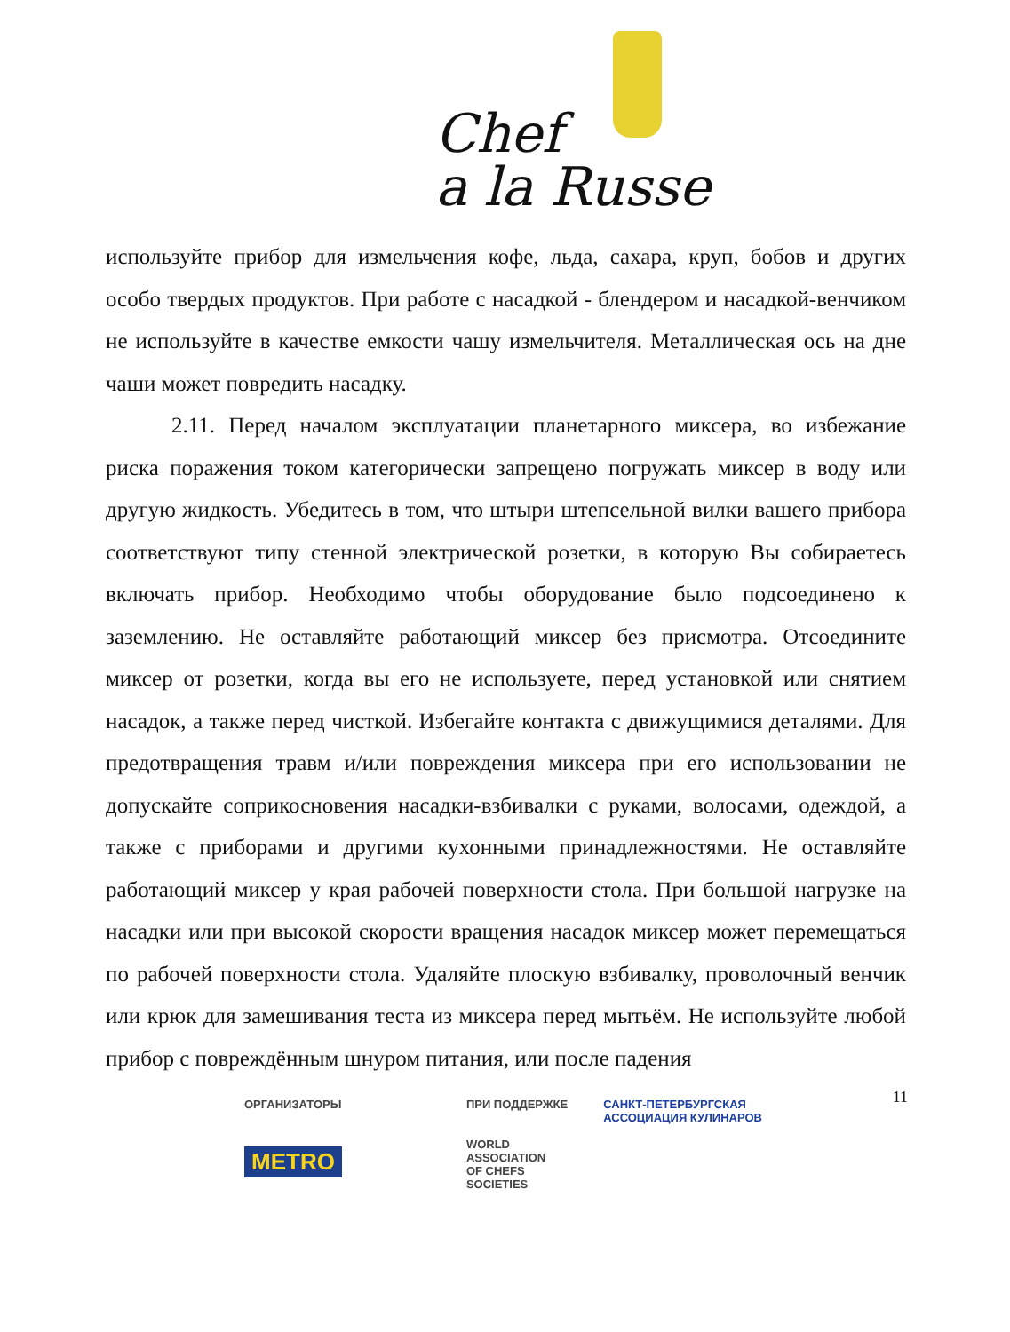Chef
a la Russe
используйте прибор для измельчения кофе, льда, сахара, круп, бобов и других особо твердых продуктов. При работе с насадкой - блендером и насадкой-венчиком не используйте в качестве емкости чашу измельчителя. Металлическая ось на дне чаши может повредить насадку.
2.11. Перед началом эксплуатации планетарного миксера, во избежание риска поражения током категорически запрещено погружать миксер в воду или другую жидкость. Убедитесь в том, что штыри штепсельной вилки вашего прибора соответствуют типу стенной электрической розетки, в которую Вы собираетесь включать прибор. Необходимо чтобы оборудование было подсоединено к заземлению. Не оставляйте работающий миксер без присмотра. Отсоедините миксер от розетки, когда вы его не используете, перед установкой или снятием насадок, а также перед чисткой. Избегайте контакта с движущимися деталями. Для предотвращения травм и/или повреждения миксера при его использовании не допускайте соприкосновения насадки-взбивалки с руками, волосами, одеждой, а также с приборами и другими кухонными принадлежностями. Не оставляйте работающий миксер у края рабочей поверхности стола. При большой нагрузке на насадки или при высокой скорости вращения насадок миксер может перемещаться по рабочей поверхности стола. Удаляйте плоскую взбивалку, проволочный венчик или крюк для замешивания теста из миксера перед мытьём. Не используйте любой прибор с повреждённым шнуром питания, или после падения
11
ОРГАНИЗАТОРЫ
METRO
ПРИ ПОДДЕРЖКЕ
WORLD
ASSOCIATION
OF CHEFS
SOCIETIES
САНКТ-ПЕТЕРБУРГСКАЯ
АССОЦИАЦИЯ КУЛИНАРОВ